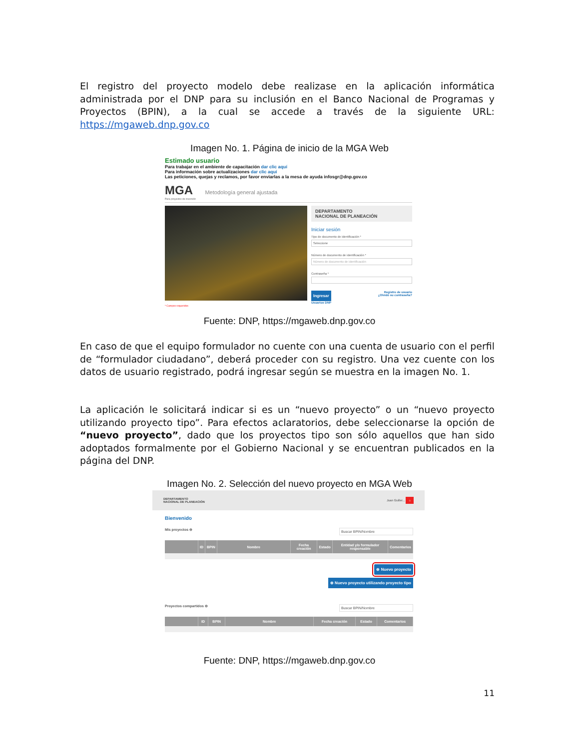El registro del proyecto modelo debe realizase en la aplicación informática administrada por el DNP para su inclusión en el Banco Nacional de Programas y Proyectos (BPIN), a la cual se accede a través de la siguiente URL: https://mgaweb.dnp.gov.co
Imagen No. 1. Página de inicio de la MGA Web
Estimado usuario
Para trabajar en el ambiente de capacitación dar clic aquí
Para información sobre actualizaciones dar clic aquí
Las peticiones, quejas y reclamos, por favor enviarlas a la mesa de ayuda infosgr@dnp.gov.co
MGA Metodología general ajustada
Para proyectos de inversión
DEPARTAMENTO
NACIONAL DE PLANEACIÓN
Iniciar sesión
Tipo de documento de identificación *
Seleccione
Número de documento de identificación *
Número de documento de identificación
Contraseña *
Ingresar Registro de usuario
¿Olvidó su contraseña?
Usuarios DNP
* Campos requeridos
Fuente: DNP, https://mgaweb.dnp.gov.co
En caso de que el equipo formulador no cuente con una cuenta de usuario con el perfil de “formulador ciudadano”, deberá proceder con su registro. Una vez cuente con los datos de usuario registrado, podrá ingresar según se muestra en la imagen No. 1.
La aplicación le solicitará indicar si es un “nuevo proyecto” o un “nuevo proyecto utilizando proyecto tipo”. Para efectos aclaratorios, debe seleccionarse la opción de “nuevo proyecto”, dado que los proyectos tipo son sólo aquellos que han sido adoptados formalmente por el Gobierno Nacional y se encuentran publicados en la página del DNP.
Imagen No. 2. Selección del nuevo proyecto en MGA Web
DEPARTAMENTO
NACIONAL DE PLANEACIÓN Juan Guiller... ⌂
Bienvenido
Mis proyectos ⊖ Buscar BPIN/Nombre
| | ID | BPIN | Nombre | Fecha creación | Estado | Entidad y/o formulador responsable | Comentarios |
| --- | --- | --- | --- | --- | --- | --- | --- |
⊕ Nuevo proyecto
⊕ Nuevo proyecto utilizando proyecto tipo
Proyectos compartidos ⊖ Buscar BPIN/Nombre
| | ID | BPIN | Nombre | Fecha creación | Estado | Comentarios |
| --- | --- | --- | --- | --- | --- | --- |
Fuente: DNP, https://mgaweb.dnp.gov.co
11